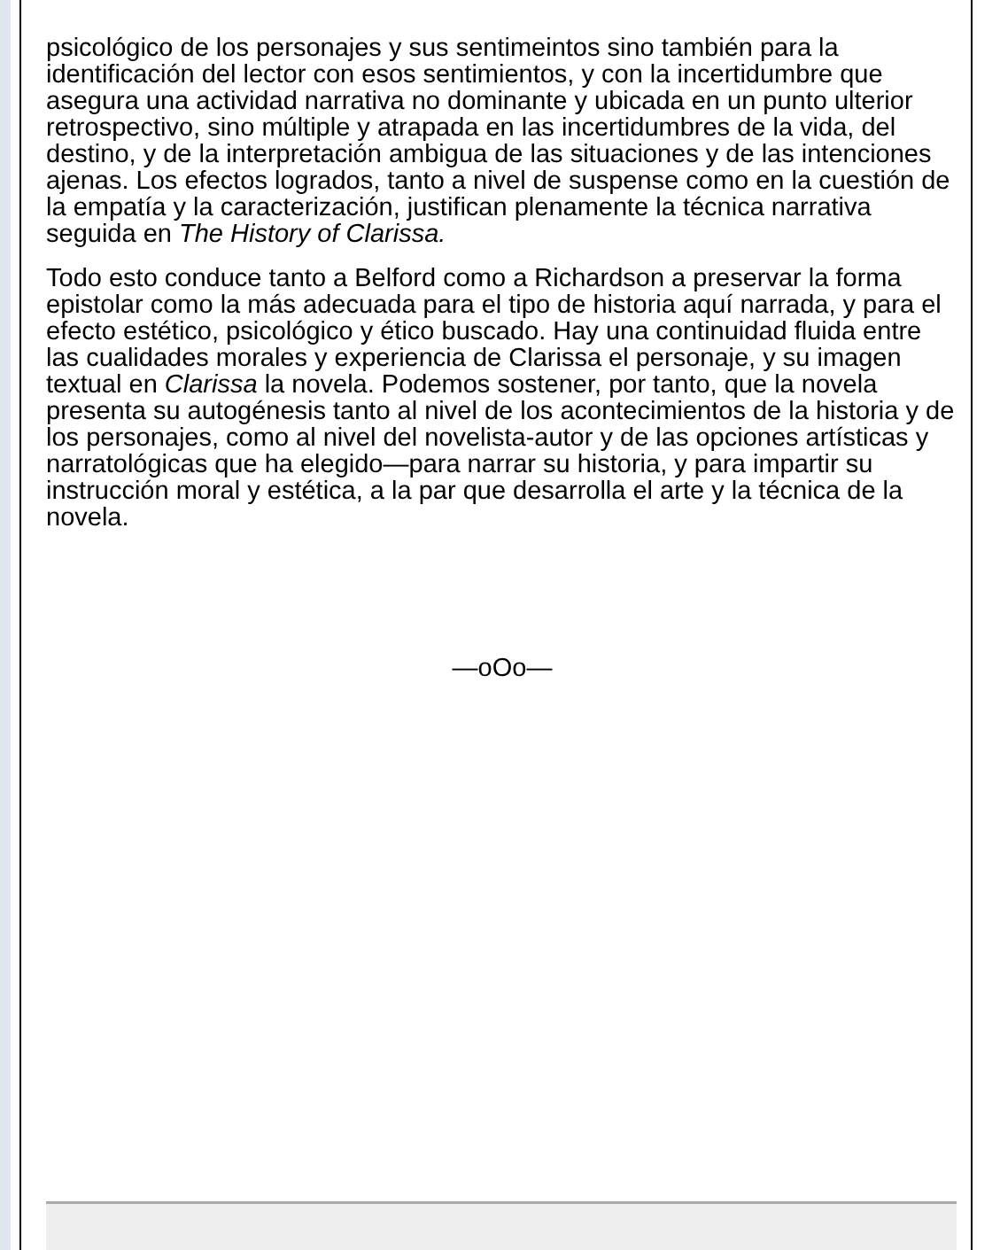psicológico de los personajes y sus sentimeintos sino también para la identificación del lector con esos sentimientos, y con la incertidumbre que asegura una actividad narrativa no dominante y ubicada en un punto ulterior retrospectivo, sino múltiple y atrapada en las incertidumbres de la vida, del destino, y de la interpretación ambigua de las situaciones y de las intenciones ajenas. Los efectos logrados, tanto a nivel de suspense como en la cuestión de la empatía y la caracterización, justifican plenamente la técnica narrativa seguida en The History of Clarissa.
Todo esto conduce tanto a Belford como a Richardson a preservar la forma epistolar como la más adecuada para el tipo de historia aquí narrada, y para el efecto estético, psicológico y ético buscado. Hay una continuidad fluida entre las cualidades morales y experiencia de Clarissa el personaje, y su imagen textual en Clarissa la novela. Podemos sostener, por tanto, que la novela presenta su autogénesis tanto al nivel de los acontecimientos de la historia y de los personajes, como al nivel del novelista-autor y de las opciones artísticas y narratológicas que ha elegido—para narrar su historia, y para impartir su instrucción moral y estética, a la par que desarrolla el arte y la técnica de la novela.
—oOo—